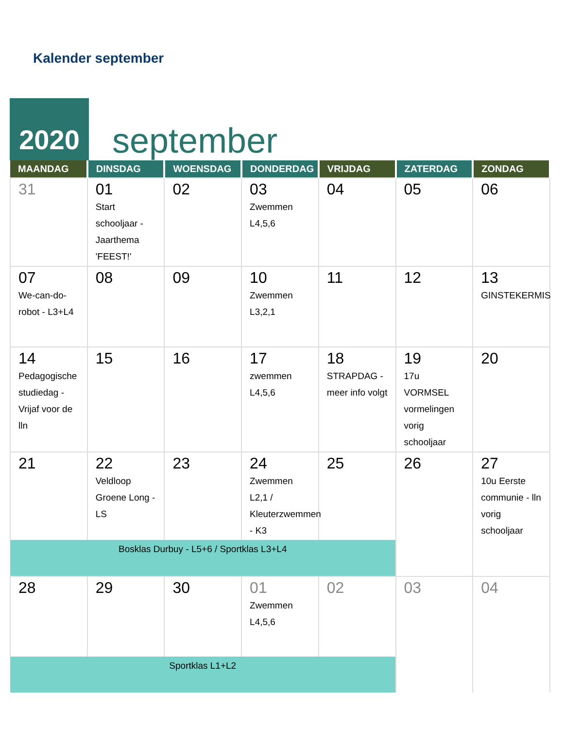Kalender september
2020
september
| MAANDAG | DINSDAG | WOENSDAG | DONDERDAG | VRIJDAG | ZATERDAG | ZONDAG |
| --- | --- | --- | --- | --- | --- | --- |
| 31 | 01 Start schooljaar - Jaarthema 'FEEST!' | 02 | 03 Zwemmen L4,5,6 | 04 | 05 | 06 |
| 07 We-can-do-robot - L3+L4 | 08 | 09 | 10 Zwemmen L3,2,1 | 11 | 12 | 13 GINSTEKERMIS |
| 14 Pedagogische studiedag - Vrijaf voor de lln | 15 | 16 | 17 zwemmen L4,5,6 | 18 STRAPDAG - meer info volgt | 19 17u VORMSEL vormelingen vorig schooljaar | 20 |
| 21 | 22 Veldloop Groene Long - LS | 23 | 24 Zwemmen L2,1 / Kleuterzwemmen - K3 | 25 | 26 | 27 10u Eerste communie - lln vorig schooljaar |
| Bosklas Durbuy - L5+6 / Sportklas L3+L4 | | | | | | |
| 28 | 29 | 30 | 01 Zwemmen L4,5,6 | 02 | 03 | 04 |
| Sportklas L1+L2 | | | | | | |